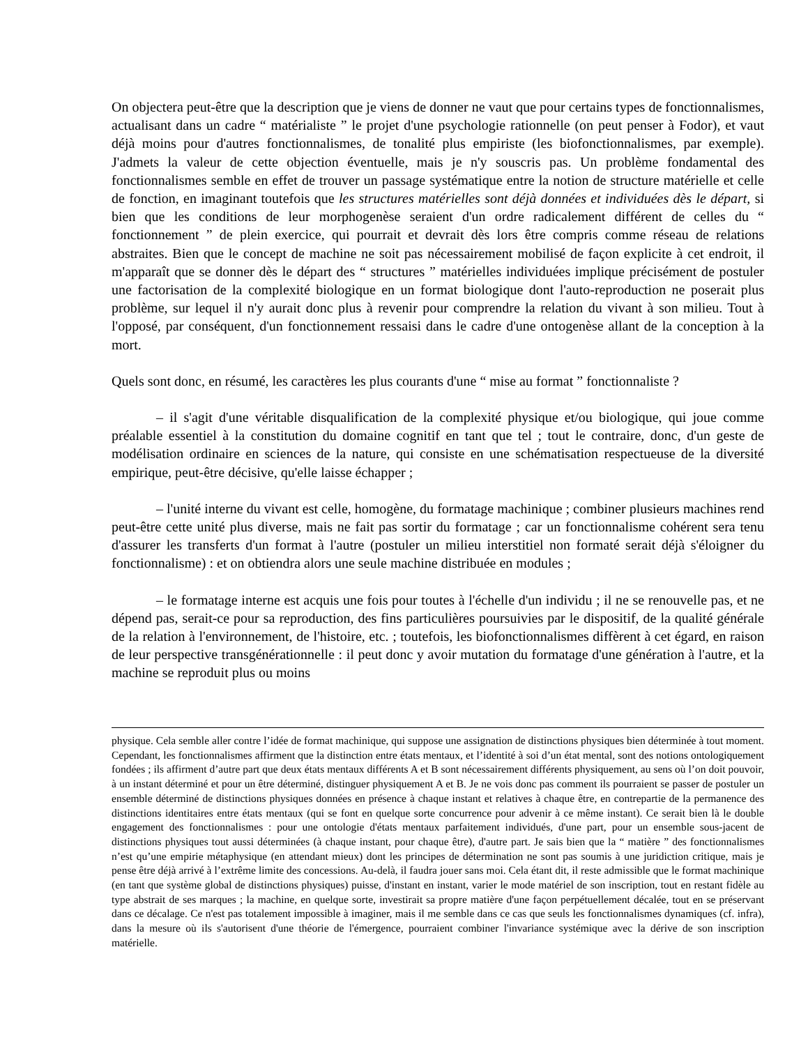On objectera peut-être que la description que je viens de donner ne vaut que pour certains types de fonctionnalismes, actualisant dans un cadre “ matérialiste ” le projet d'une psychologie rationnelle (on peut penser à Fodor), et vaut déjà moins pour d'autres fonctionnalismes, de tonalité plus empiriste (les biofonctionnalismes, par exemple). J'admets la valeur de cette objection éventuelle, mais je n'y souscris pas. Un problème fondamental des fonctionnalismes semble en effet de trouver un passage systématique entre la notion de structure matérielle et celle de fonction, en imaginant toutefois que les structures matérielles sont déjà données et individuées dès le départ, si bien que les conditions de leur morphogenèse seraient d'un ordre radicalement différent de celles du “ fonctionnement ” de plein exercice, qui pourrait et devrait dès lors être compris comme réseau de relations abstraites. Bien que le concept de machine ne soit pas nécessairement mobilisé de façon explicite à cet endroit, il m'apparaît que se donner dès le départ des “ structures ” matérielles individuées implique précisément de postuler une factorisation de la complexité biologique en un format biologique dont l'auto-reproduction ne poserait plus problème, sur lequel il n'y aurait donc plus à revenir pour comprendre la relation du vivant à son milieu. Tout à l'opposé, par conséquent, d'un fonctionnement ressaisi dans le cadre d'une ontogenèse allant de la conception à la mort.
Quels sont donc, en résumé, les caractères les plus courants d'une “ mise au format ” fonctionnaliste ?
– il s'agit d'une véritable disqualification de la complexité physique et/ou biologique, qui joue comme préalable essentiel à la constitution du domaine cognitif en tant que tel ; tout le contraire, donc, d'un geste de modélisation ordinaire en sciences de la nature, qui consiste en une schématisation respectueuse de la diversité empirique, peut-être décisive, qu'elle laisse échapper ;
– l'unité interne du vivant est celle, homogène, du formatage machinique ; combiner plusieurs machines rend peut-être cette unité plus diverse, mais ne fait pas sortir du formatage ; car un fonctionnalisme cohérent sera tenu d'assurer les transferts d'un format à l'autre (postuler un milieu interstitiel non formaté serait déjà s'éloigner du fonctionnalisme) : et on obtiendra alors une seule machine distribuée en modules ;
– le formatage interne est acquis une fois pour toutes à l'échelle d'un individu ; il ne se renouvelle pas, et ne dépend pas, serait-ce pour sa reproduction, des fins particulières poursuivies par le dispositif, de la qualité générale de la relation à l'environnement, de l'histoire, etc. ; toutefois, les biofonctionnalismes diffèrent à cet égard, en raison de leur perspective transgénérationnelle : il peut donc y avoir mutation du formatage d'une génération à l'autre, et la machine se reproduit plus ou moins
physique. Cela semble aller contre l’idée de format machinique, qui suppose une assignation de distinctions physiques bien déterminée à tout moment. Cependant, les fonctionnalismes affirment que la distinction entre états mentaux, et l’identité à soi d’un état mental, sont des notions ontologiquement fondées ; ils affirment d’autre part que deux états mentaux différents A et B sont nécessairement différents physiquement, au sens où l’on doit pouvoir, à un instant déterminé et pour un être déterminé, distinguer physiquement A et B. Je ne vois donc pas comment ils pourraient se passer de postuler un ensemble déterminé de distinctions physiques données en présence à chaque instant et relatives à chaque être, en contrepartie de la permanence des distinctions identitaires entre états mentaux (qui se font en quelque sorte concurrence pour advenir à ce même instant). Ce serait bien là le double engagement des fonctionnalismes : pour une ontologie d'états mentaux parfaitement individués, d'une part, pour un ensemble sous-jacent de distinctions physiques tout aussi déterminées (à chaque instant, pour chaque être), d'autre part. Je sais bien que la “ matière ” des fonctionnalismes n’est qu’une empirie métaphysique (en attendant mieux) dont les principes de détermination ne sont pas soumis à une juridiction critique, mais je pense être déjà arrivé à l’extrême limite des concessions. Au-delà, il faudra jouer sans moi. Cela étant dit, il reste admissible que le format machinique (en tant que système global de distinctions physiques) puisse, d'instant en instant, varier le mode matériel de son inscription, tout en restant fidèle au type abstrait de ses marques ; la machine, en quelque sorte, investirait sa propre matière d'une façon perpétuellement décalée, tout en se préservant dans ce décalage. Ce n'est pas totalement impossible à imaginer, mais il me semble dans ce cas que seuls les fonctionnalismes dynamiques (cf. infra), dans la mesure où ils s'autorisent d'une théorie de l'émergence, pourraient combiner l'invariance systémique avec la dérive de son inscription matérielle.